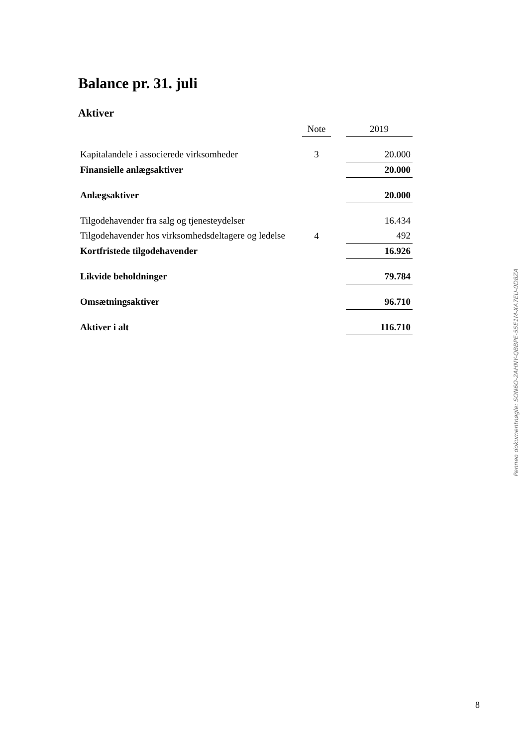Balance pr. 31. juli
Aktiver
| | Note | | 2019 |
| --- | --- | --- | --- |
| Kapitalandele i associerede virksomheder | 3 | | 20.000 |
| Finansielle anlægsaktiver | | | 20.000 |
| Anlægsaktiver | | | 20.000 |
| Tilgodehavender fra salg og tjenesteydelser | | | 16.434 |
| Tilgodehavender hos virksomhedsdeltagere og ledelse | 4 | | 492 |
| Kortfristede tilgodehavender | | | 16.926 |
| Likvide beholdninger | | | 79.784 |
| Omsætningsaktiver | | | 96.710 |
| Aktiver i alt | | | 116.710 |
Penneo dokumentnøgle: SON6O-2AHNY-QBBPE-55E1M-XA7EU-0D8ZA
8